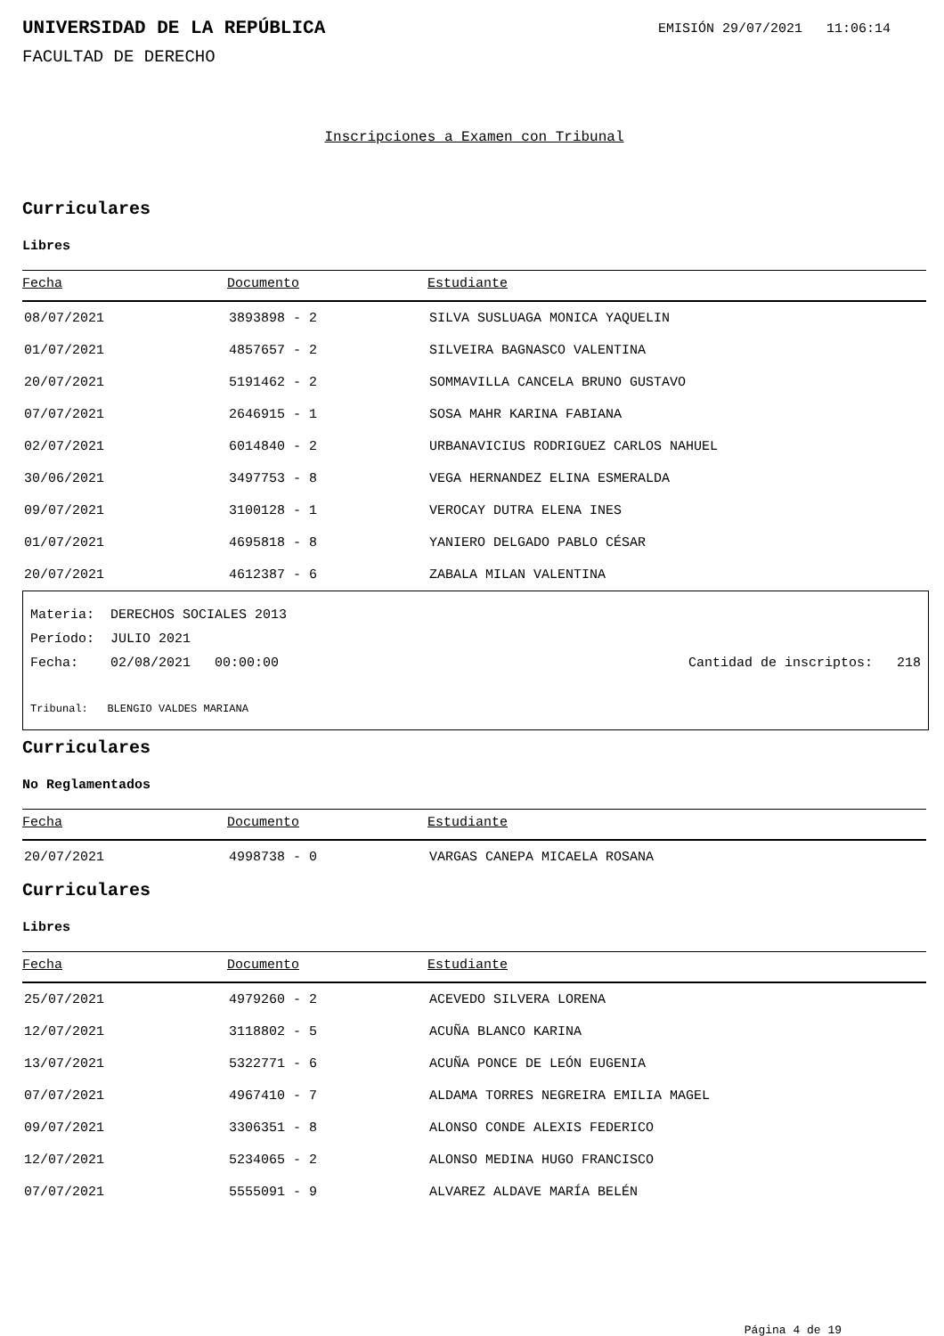UNIVERSIDAD DE LA REPÚBLICA
EMISIÓN 29/07/2021 11:06:14
FACULTAD DE DERECHO
Inscripciones a Examen con Tribunal
Curriculares
Libres
| Fecha | Documento | Estudiante |
| --- | --- | --- |
| 08/07/2021 | 3893898 - 2 | SILVA SUSLUAGA MONICA YAQUELIN |
| 01/07/2021 | 4857657 - 2 | SILVEIRA BAGNASCO VALENTINA |
| 20/07/2021 | 5191462 - 2 | SOMMAVILLA CANCELA BRUNO GUSTAVO |
| 07/07/2021 | 2646915 - 1 | SOSA MAHR KARINA FABIANA |
| 02/07/2021 | 6014840 - 2 | URBANAVICIUS RODRIGUEZ CARLOS NAHUEL |
| 30/06/2021 | 3497753 - 8 | VEGA HERNANDEZ ELINA ESMERALDA |
| 09/07/2021 | 3100128 - 1 | VEROCAY DUTRA ELENA INES |
| 01/07/2021 | 4695818 - 8 | YANIERO DELGADO PABLO CÉSAR |
| 20/07/2021 | 4612387 - 6 | ZABALA MILAN VALENTINA |
Materia: DERECHOS SOCIALES 2013
Período: JULIO 2021
Fecha: 02/08/2021 00:00:00 Cantidad de inscriptos: 218
Tribunal: BLENGIO VALDES MARIANA
Curriculares
No Reglamentados
| Fecha | Documento | Estudiante |
| --- | --- | --- |
| 20/07/2021 | 4998738 - 0 | VARGAS CANEPA MICAELA ROSANA |
Curriculares
Libres
| Fecha | Documento | Estudiante |
| --- | --- | --- |
| 25/07/2021 | 4979260 - 2 | ACEVEDO SILVERA LORENA |
| 12/07/2021 | 3118802 - 5 | ACUÑA BLANCO KARINA |
| 13/07/2021 | 5322771 - 6 | ACUÑA PONCE DE LEÓN EUGENIA |
| 07/07/2021 | 4967410 - 7 | ALDAMA TORRES NEGREIRA EMILIA MAGEL |
| 09/07/2021 | 3306351 - 8 | ALONSO CONDE ALEXIS FEDERICO |
| 12/07/2021 | 5234065 - 2 | ALONSO MEDINA HUGO FRANCISCO |
| 07/07/2021 | 5555091 - 9 | ALVAREZ ALDAVE MARÍA BELÉN |
Página 4 de 19